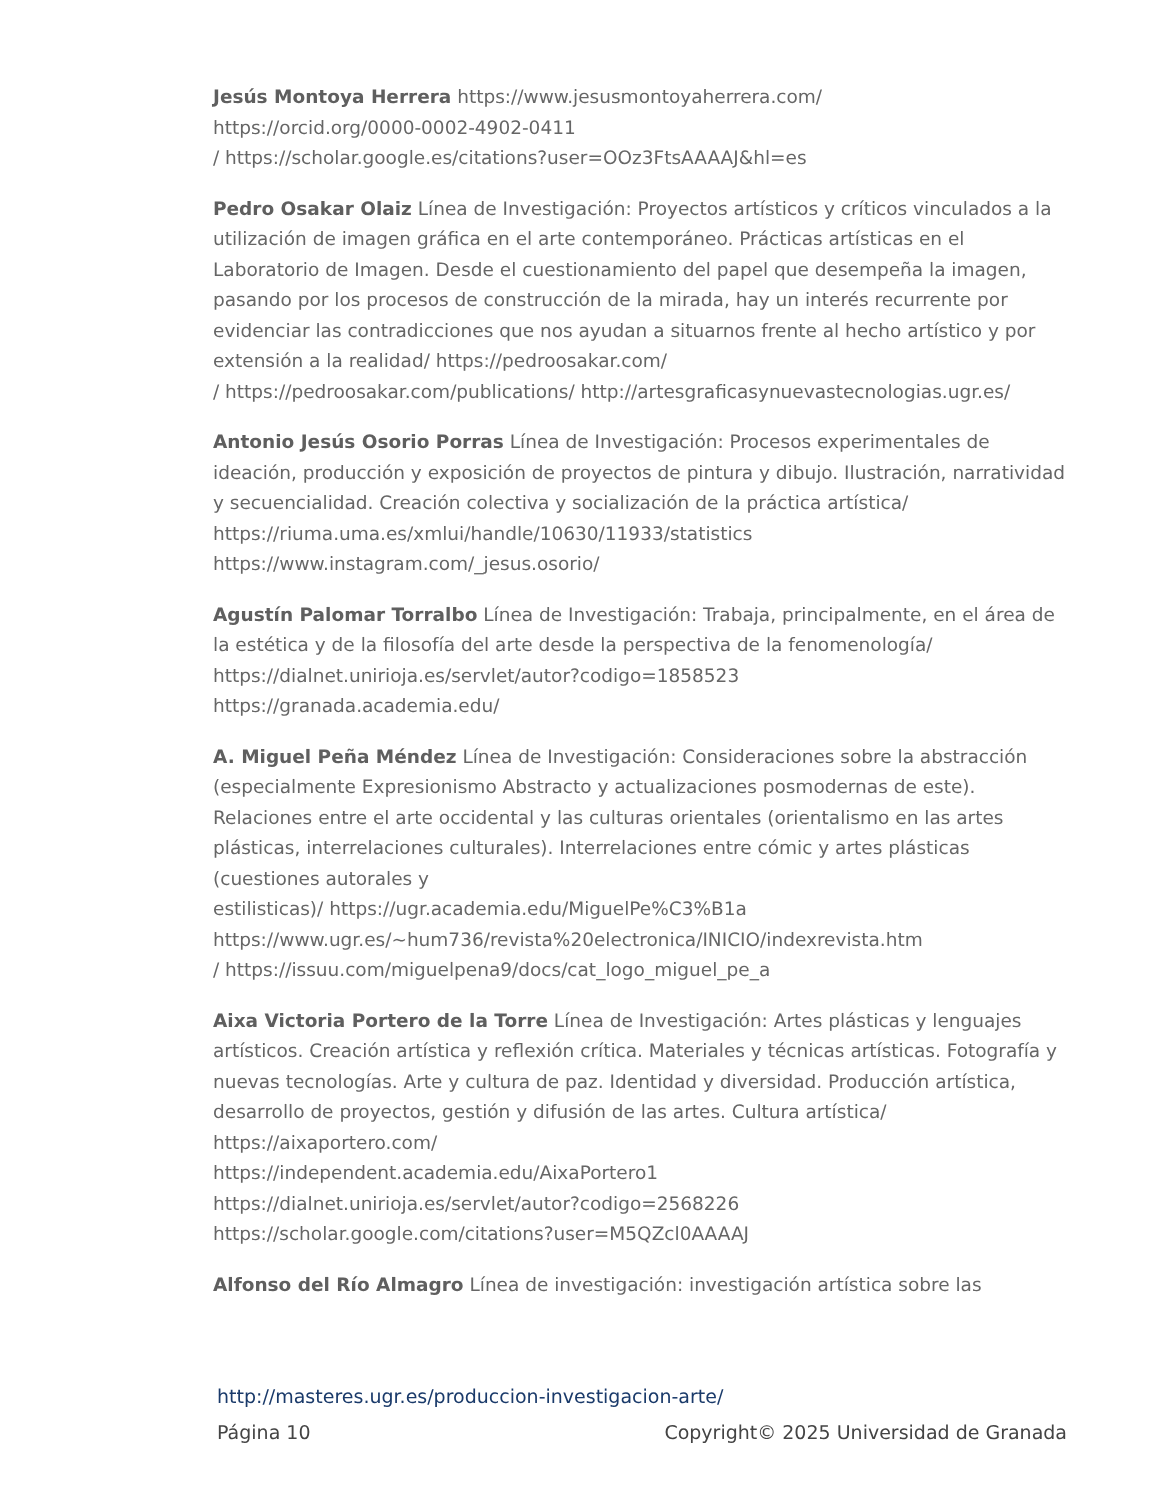Jesús Montoya Herrera https://www.jesusmontoyaherrera.com/
https://orcid.org/0000-0002-4902-0411
/ https://scholar.google.es/citations?user=OOz3FtsAAAAJ&hl=es
Pedro Osakar Olaiz Línea de Investigación: Proyectos artísticos y críticos vinculados a la utilización de imagen gráfica en el arte contemporáneo. Prácticas artísticas en el Laboratorio de Imagen. Desde el cuestionamiento del papel que desempeña la imagen, pasando por los procesos de construcción de la mirada, hay un interés recurrente por evidenciar las contradicciones que nos ayudan a situarnos frente al hecho artístico y por extensión a la realidad/ https://pedroosakar.com/
/ https://pedroosakar.com/publications/ http://artesgraficasynuevastecnologias.ugr.es/
Antonio Jesús Osorio Porras Línea de Investigación: Procesos experimentales de ideación, producción y exposición de proyectos de pintura y dibujo. Ilustración, narratividad y secuencialidad. Creación colectiva y socialización de la práctica artística/ https://riuma.uma.es/xmlui/handle/10630/11933/statistics
https://www.instagram.com/_jesus.osorio/
Agustín Palomar Torralbo Línea de Investigación: Trabaja, principalmente, en el área de la estética y de la filosofía del arte desde la perspectiva de la fenomenología/ https://dialnet.unirioja.es/servlet/autor?codigo=1858523
https://granada.academia.edu/
A. Miguel Peña Méndez Línea de Investigación: Consideraciones sobre la abstracción (especialmente Expresionismo Abstracto y actualizaciones posmodernas de este). Relaciones entre el arte occidental y las culturas orientales (orientalismo en las artes plásticas, interrelaciones culturales). Interrelaciones entre cómic y artes plásticas (cuestiones autorales y
estilisticas)/ https://ugr.academia.edu/MiguelPe%C3%B1a
https://www.ugr.es/~hum736/revista%20electronica/INICIO/indexrevista.htm
/ https://issuu.com/miguelpena9/docs/cat_logo_miguel_pe_a
Aixa Victoria Portero de la Torre Línea de Investigación: Artes plásticas y lenguajes artísticos. Creación artística y reflexión crítica. Materiales y técnicas artísticas. Fotografía y nuevas tecnologías. Arte y cultura de paz. Identidad y diversidad. Producción artística, desarrollo de proyectos, gestión y difusión de las artes. Cultura artística/ https://aixaportero.com/
https://independent.academia.edu/AixaPortero1
https://dialnet.unirioja.es/servlet/autor?codigo=2568226
https://scholar.google.com/citations?user=M5QZcl0AAAAJ
Alfonso del Río Almagro Línea de investigación: investigación artística sobre las
http://masteres.ugr.es/produccion-investigacion-arte/
Página 10 Copyright© 2025 Universidad de Granada